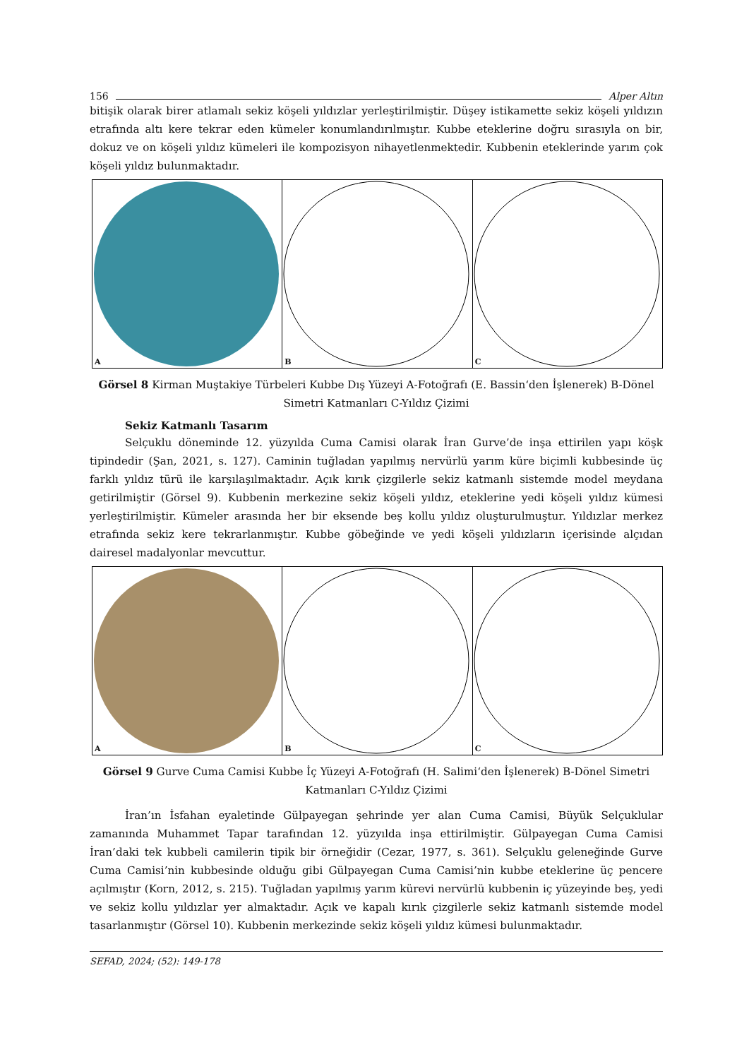156 Alper Altın
bitişik olarak birer atlamalı sekiz köşeli yıldızlar yerleştirilmiştir. Düşey istikamette sekiz köşeli yıldızın etrafında altı kere tekrar eden kümeler konumlandırılmıştır. Kubbe eteklerine doğru sırasıyla on bir, dokuz ve on köşeli yıldız kümeleri ile kompozisyon nihayetlenmektedir. Kubbenin eteklerinde yarım çok köşeli yıldız bulunmaktadır.
A
B
C
Görsel 8 Kirman Muştakiye Türbeleri Kubbe Dış Yüzeyi A-Fotoğrafı (E. Bassin‘den İşlenerek) B-Dönel Simetri Katmanları C-Yıldız Çizimi
Sekiz Katmanlı Tasarım
Selçuklu döneminde 12. yüzyılda Cuma Camisi olarak İran Gurve’de inşa ettirilen yapı köşk tipindedir (Şan, 2021, s. 127). Caminin tuğladan yapılmış nervürlü yarım küre biçimli kubbesinde üç farklı yıldız türü ile karşılaşılmaktadır. Açık kırık çizgilerle sekiz katmanlı sistemde model meydana getirilmiştir (Görsel 9). Kubbenin merkezine sekiz köşeli yıldız, eteklerine yedi köşeli yıldız kümesi yerleştirilmiştir. Kümeler arasında her bir eksende beş kollu yıldız oluşturulmuştur. Yıldızlar merkez etrafında sekiz kere tekrarlanmıştır. Kubbe göbeğinde ve yedi köşeli yıldızların içerisinde alçıdan dairesel madalyonlar mevcuttur.
A
B
C
Görsel 9 Gurve Cuma Camisi Kubbe İç Yüzeyi A-Fotoğrafı (H. Salimi‘den İşlenerek) B-Dönel Simetri Katmanları C-Yıldız Çizimi
İran’ın İsfahan eyaletinde Gülpayegan şehrinde yer alan Cuma Camisi, Büyük Selçuklular zamanında Muhammet Tapar tarafından 12. yüzyılda inşa ettirilmiştir. Gülpayegan Cuma Camisi İran’daki tek kubbeli camilerin tipik bir örneğidir (Cezar, 1977, s. 361). Selçuklu geleneğinde Gurve Cuma Camisi’nin kubbesinde olduğu gibi Gülpayegan Cuma Camisi’nin kubbe eteklerine üç pencere açılmıştır (Korn, 2012, s. 215). Tuğladan yapılmış yarım kürevi nervürlü kubbenin iç yüzeyinde beş, yedi ve sekiz kollu yıldızlar yer almaktadır. Açık ve kapalı kırık çizgilerle sekiz katmanlı sistemde model tasarlanmıştır (Görsel 10). Kubbenin merkezinde sekiz köşeli yıldız kümesi bulunmaktadır.
SEFAD, 2024; (52): 149-178